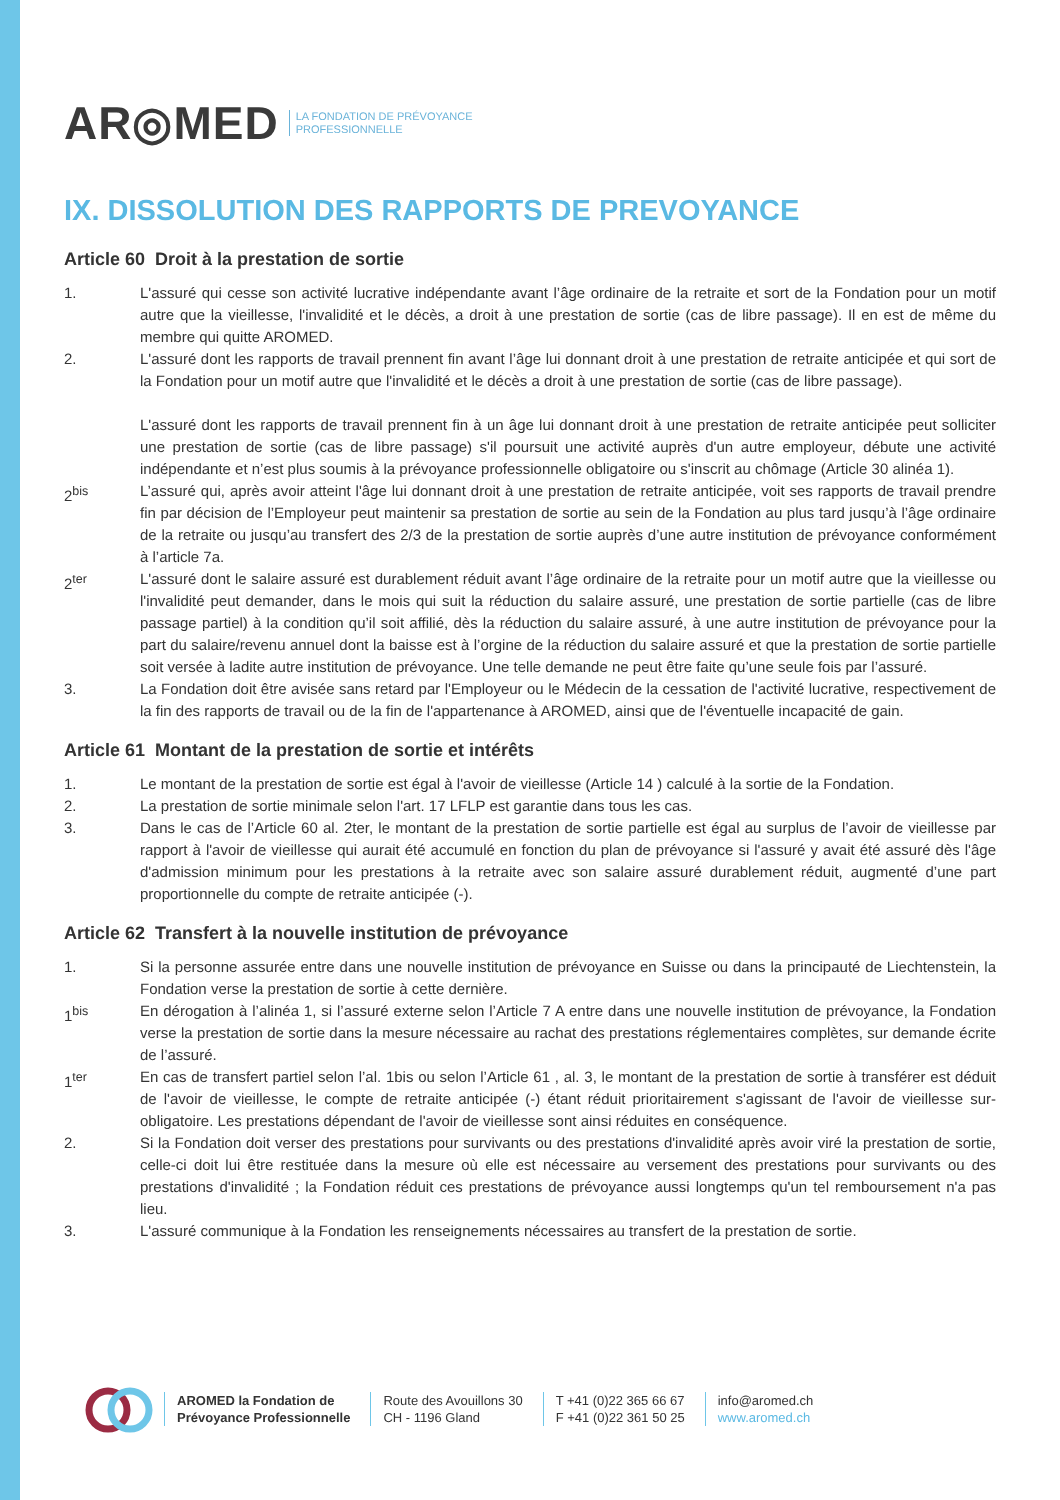AR◎MED LA FONDATION DE PRÉVOYANCE
PROFESSIONNELLE
IX. DISSOLUTION DES RAPPORTS DE PREVOYANCE
Article 60 Droit à la prestation de sortie
1. L'assuré qui cesse son activité lucrative indépendante avant l’âge ordinaire de la retraite et sort de la Fondation pour un motif autre que la vieillesse, l'invalidité et le décès, a droit à une prestation de sortie (cas de libre passage). Il en est de même du membre qui quitte AROMED.
2. L'assuré dont les rapports de travail prennent fin avant l’âge lui donnant droit à une prestation de retraite anticipée et qui sort de la Fondation pour un motif autre que l'invalidité et le décès a droit à une prestation de sortie (cas de libre passage).
L'assuré dont les rapports de travail prennent fin à un âge lui donnant droit à une prestation de retraite anticipée peut solliciter une prestation de sortie (cas de libre passage) s'il poursuit une activité auprès d'un autre employeur, débute une activité indépendante et n’est plus soumis à la prévoyance professionnelle obligatoire ou s'inscrit au chômage (Article 30 alinéa 1).
2<sup>bis</sup> L’assuré qui, après avoir atteint l'âge lui donnant droit à une prestation de retraite anticipée, voit ses rapports de travail prendre fin par décision de l’Employeur peut maintenir sa prestation de sortie au sein de la Fondation au plus tard jusqu’à l’âge ordinaire de la retraite ou jusqu’au transfert des 2/3 de la prestation de sortie auprès d’une autre institution de prévoyance conformément à l’article 7a.
2<sup>ter</sup> L'assuré dont le salaire assuré est durablement réduit avant l’âge ordinaire de la retraite pour un motif autre que la vieillesse ou l'invalidité peut demander, dans le mois qui suit la réduction du salaire assuré, une prestation de sortie partielle (cas de libre passage partiel) à la condition qu’il soit affilié, dès la réduction du salaire assuré, à une autre institution de prévoyance pour la part du salaire/revenu annuel dont la baisse est à l’orgine de la réduction du salaire assuré et que la prestation de sortie partielle soit versée à ladite autre institution de prévoyance. Une telle demande ne peut être faite qu’une seule fois par l’assuré.
3. La Fondation doit être avisée sans retard par l'Employeur ou le Médecin de la cessation de l'activité lucrative, respectivement de la fin des rapports de travail ou de la fin de l'appartenance à AROMED, ainsi que de l'éventuelle incapacité de gain.
Article 61 Montant de la prestation de sortie et intérêts
1. Le montant de la prestation de sortie est égal à l'avoir de vieillesse (Article 14 ) calculé à la sortie de la Fondation.
2. La prestation de sortie minimale selon l'art. 17 LFLP est garantie dans tous les cas.
3. Dans le cas de l’Article 60 al. 2ter, le montant de la prestation de sortie partielle est égal au surplus de l’avoir de vieillesse par rapport à l'avoir de vieillesse qui aurait été accumulé en fonction du plan de prévoyance si l'assuré y avait été assuré dès l'âge d'admission minimum pour les prestations à la retraite avec son salaire assuré durablement réduit, augmenté d’une part proportionnelle du compte de retraite anticipée (-).
Article 62 Transfert à la nouvelle institution de prévoyance
1. Si la personne assurée entre dans une nouvelle institution de prévoyance en Suisse ou dans la principauté de Liechtenstein, la Fondation verse la prestation de sortie à cette dernière.
1<sup>bis</sup> En dérogation à l’alinéa 1, si l’assuré externe selon l’Article 7 A entre dans une nouvelle institution de prévoyance, la Fondation verse la prestation de sortie dans la mesure nécessaire au rachat des prestations réglementaires complètes, sur demande écrite de l’assuré.
1<sup>ter</sup> En cas de transfert partiel selon l’al. 1bis ou selon l’Article 61 , al. 3, le montant de la prestation de sortie à transférer est déduit de l'avoir de vieillesse, le compte de retraite anticipée (-) étant réduit prioritairement s'agissant de l'avoir de vieillesse sur-obligatoire. Les prestations dépendant de l'avoir de vieillesse sont ainsi réduites en conséquence.
2. Si la Fondation doit verser des prestations pour survivants ou des prestations d'invalidité après avoir viré la prestation de sortie, celle-ci doit lui être restituée dans la mesure où elle est nécessaire au versement des prestations pour survivants ou des prestations d'invalidité ; la Fondation réduit ces prestations de prévoyance aussi longtemps qu'un tel remboursement n'a pas lieu.
3. L'assuré communique à la Fondation les renseignements nécessaires au transfert de la prestation de sortie.
AROMED la Fondation de
Prévoyance Professionnelle
Route des Avouillons 30
CH - 1196 Gland
T +41 (0)22 365 66 67
F +41 (0)22 361 50 25
info@aromed.ch
www.aromed.ch